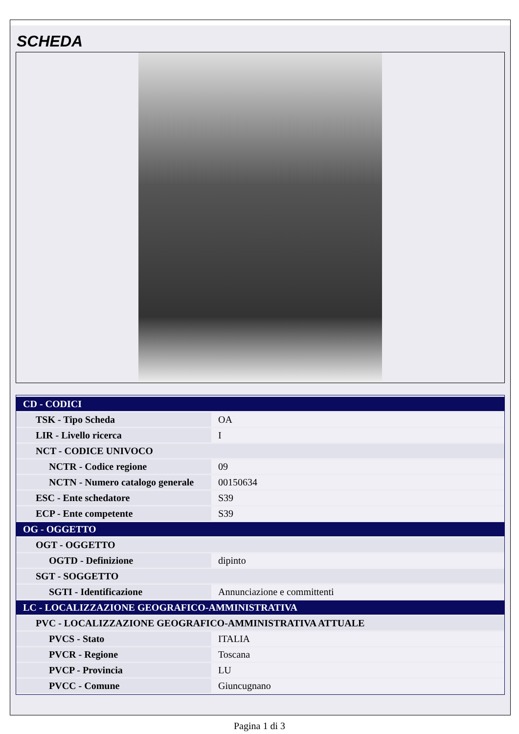SCHEDA
| CD - CODICI | |
| TSK - Tipo Scheda | OA |
| LIR - Livello ricerca | I |
| NCT - CODICE UNIVOCO | |
| NCTR - Codice regione | 09 |
| NCTN - Numero catalogo generale | 00150634 |
| ESC - Ente schedatore | S39 |
| ECP - Ente competente | S39 |
| OG - OGGETTO | |
| OGT - OGGETTO | |
| OGTD - Definizione | dipinto |
| SGT - SOGGETTO | |
| SGTI - Identificazione | Annunciazione e committenti |
| LC - LOCALIZZAZIONE GEOGRAFICO-AMMINISTRATIVA | |
| PVC - LOCALIZZAZIONE GEOGRAFICO-AMMINISTRATIVA ATTUALE | |
| PVCS - Stato | ITALIA |
| PVCR - Regione | Toscana |
| PVCP - Provincia | LU |
| PVCC - Comune | Giuncugnano |
Pagina 1 di 3